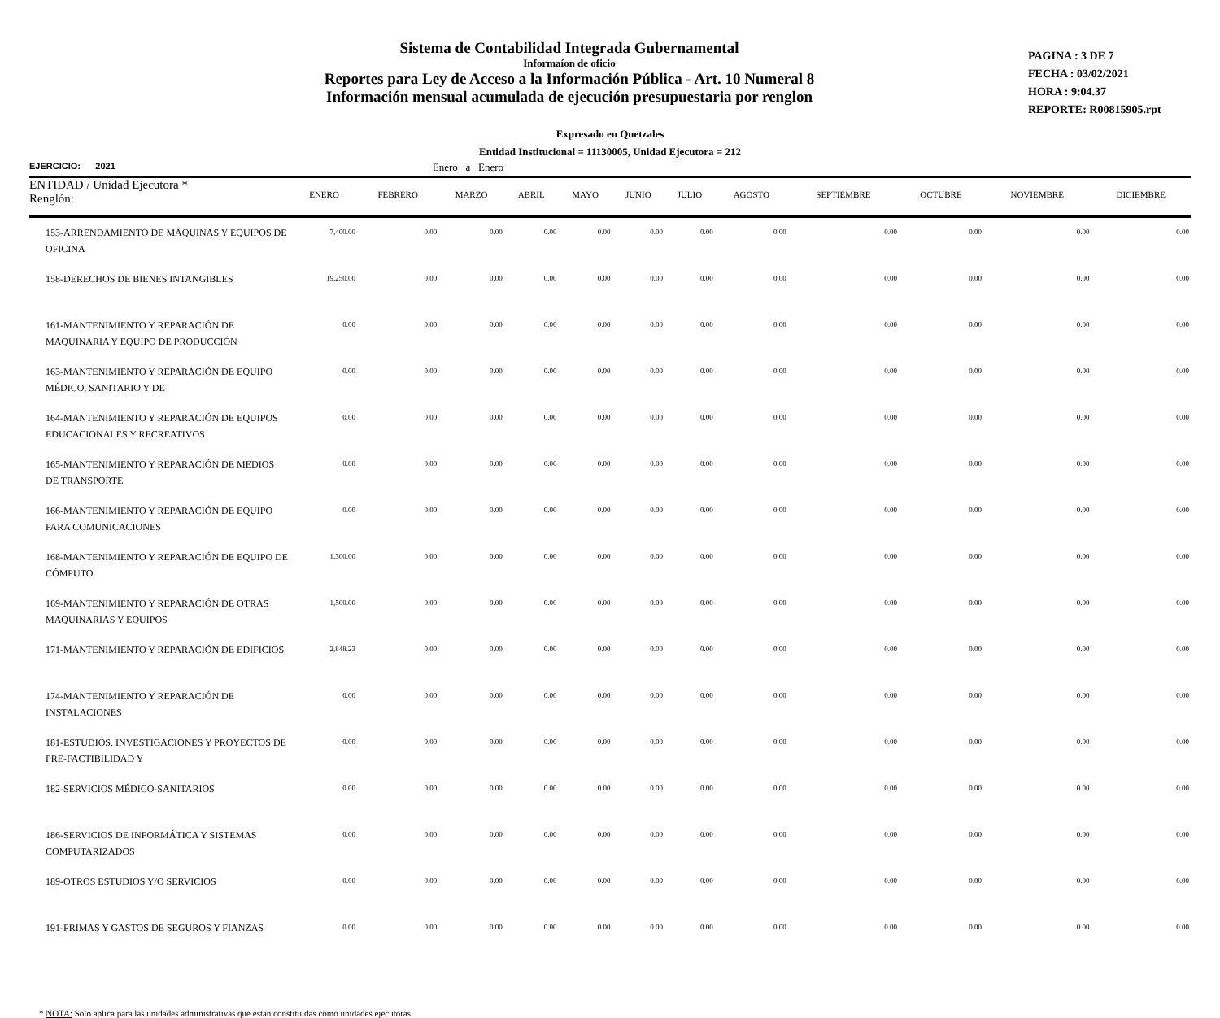Sistema de Contabilidad Integrada Gubernamental
Informaíon de oficio
Reportes para Ley de Acceso a la Información Pública - Art. 10 Numeral 8
Información mensual acumulada de ejecución presupuestaria por renglon
PAGINA : 3 DE 7
FECHA : 03/02/2021
HORA : 9:04.37
REPORTE: R00815905.rpt
Expresado en Quetzales
Entidad Institucional = 11130005, Unidad Ejecutora = 212
EJERCICIO: 2021 Enero a Enero
| ENTIDAD / Unidad Ejecutora * Renglón: | ENERO | FEBRERO | MARZO | ABRIL | MAYO | JUNIO | JULIO | AGOSTO | SEPTIEMBRE | OCTUBRE | NOVIEMBRE | DICIEMBRE |
| --- | --- | --- | --- | --- | --- | --- | --- | --- | --- | --- | --- | --- |
| 153-ARRENDAMIENTO DE MÁQUINAS Y EQUIPOS DE OFICINA | 7,400.00 | 0.00 | 0.00 | 0.00 | 0.00 | 0.00 | 0.00 | 0.00 | 0.00 | 0.00 | 0.00 | 0.00 |
| 158-DERECHOS DE BIENES INTANGIBLES | 19,250.00 | 0.00 | 0.00 | 0.00 | 0.00 | 0.00 | 0.00 | 0.00 | 0.00 | 0.00 | 0.00 | 0.00 |
| 161-MANTENIMIENTO Y REPARACIÓN DE MAQUINARIA Y EQUIPO DE PRODUCCIÓN | 0.00 | 0.00 | 0.00 | 0.00 | 0.00 | 0.00 | 0.00 | 0.00 | 0.00 | 0.00 | 0.00 | 0.00 |
| 163-MANTENIMIENTO Y REPARACIÓN DE EQUIPO MÉDICO, SANITARIO Y DE | 0.00 | 0.00 | 0.00 | 0.00 | 0.00 | 0.00 | 0.00 | 0.00 | 0.00 | 0.00 | 0.00 | 0.00 |
| 164-MANTENIMIENTO Y REPARACIÓN DE EQUIPOS EDUCACIONALES Y RECREATIVOS | 0.00 | 0.00 | 0.00 | 0.00 | 0.00 | 0.00 | 0.00 | 0.00 | 0.00 | 0.00 | 0.00 | 0.00 |
| 165-MANTENIMIENTO Y REPARACIÓN DE MEDIOS DE TRANSPORTE | 0.00 | 0.00 | 0.00 | 0.00 | 0.00 | 0.00 | 0.00 | 0.00 | 0.00 | 0.00 | 0.00 | 0.00 |
| 166-MANTENIMIENTO Y REPARACIÓN DE EQUIPO PARA COMUNICACIONES | 0.00 | 0.00 | 0.00 | 0.00 | 0.00 | 0.00 | 0.00 | 0.00 | 0.00 | 0.00 | 0.00 | 0.00 |
| 168-MANTENIMIENTO Y REPARACIÓN DE EQUIPO DE CÓMPUTO | 1,300.00 | 0.00 | 0.00 | 0.00 | 0.00 | 0.00 | 0.00 | 0.00 | 0.00 | 0.00 | 0.00 | 0.00 |
| 169-MANTENIMIENTO Y REPARACIÓN DE OTRAS MAQUINARIAS Y EQUIPOS | 1,500.00 | 0.00 | 0.00 | 0.00 | 0.00 | 0.00 | 0.00 | 0.00 | 0.00 | 0.00 | 0.00 | 0.00 |
| 171-MANTENIMIENTO Y REPARACIÓN DE EDIFICIOS | 2,848.23 | 0.00 | 0.00 | 0.00 | 0.00 | 0.00 | 0.00 | 0.00 | 0.00 | 0.00 | 0.00 | 0.00 |
| 174-MANTENIMIENTO Y REPARACIÓN DE INSTALACIONES | 0.00 | 0.00 | 0.00 | 0.00 | 0.00 | 0.00 | 0.00 | 0.00 | 0.00 | 0.00 | 0.00 | 0.00 |
| 181-ESTUDIOS, INVESTIGACIONES Y PROYECTOS DE PRE-FACTIBILIDAD Y | 0.00 | 0.00 | 0.00 | 0.00 | 0.00 | 0.00 | 0.00 | 0.00 | 0.00 | 0.00 | 0.00 | 0.00 |
| 182-SERVICIOS MÉDICO-SANITARIOS | 0.00 | 0.00 | 0.00 | 0.00 | 0.00 | 0.00 | 0.00 | 0.00 | 0.00 | 0.00 | 0.00 | 0.00 |
| 186-SERVICIOS DE INFORMÁTICA Y SISTEMAS COMPUTARIZADOS | 0.00 | 0.00 | 0.00 | 0.00 | 0.00 | 0.00 | 0.00 | 0.00 | 0.00 | 0.00 | 0.00 | 0.00 |
| 189-OTROS ESTUDIOS Y/O SERVICIOS | 0.00 | 0.00 | 0.00 | 0.00 | 0.00 | 0.00 | 0.00 | 0.00 | 0.00 | 0.00 | 0.00 | 0.00 |
| 191-PRIMAS Y GASTOS DE SEGUROS Y FIANZAS | 0.00 | 0.00 | 0.00 | 0.00 | 0.00 | 0.00 | 0.00 | 0.00 | 0.00 | 0.00 | 0.00 | 0.00 |
* NOTA: Solo aplica para las unidades administrativas que estan constituidas como unidades ejecutoras